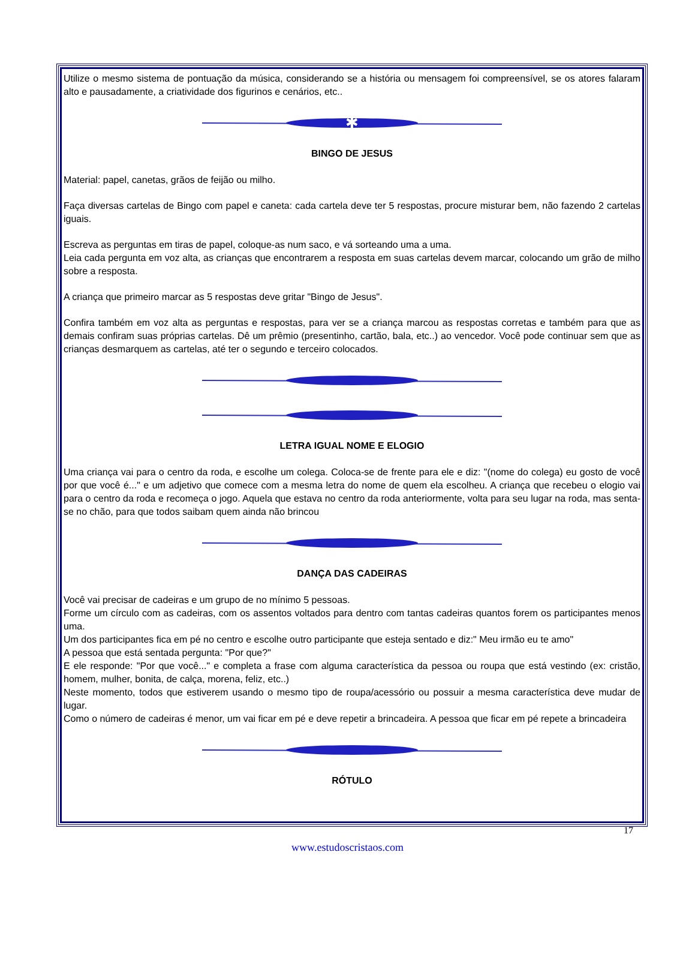Utilize o mesmo sistema de pontuação da música, considerando se a história ou mensagem foi compreensível, se os atores falaram alto e pausadamente, a criatividade dos figurinos e cenários, etc..
✱
BINGO DE JESUS
Material: papel, canetas, grãos de feijão ou milho.
Faça diversas cartelas de Bingo com papel e caneta: cada cartela deve ter 5 respostas, procure misturar bem, não fazendo 2 cartelas iguais.
Escreva as perguntas em tiras de papel, coloque-as num saco, e vá sorteando uma a uma.
Leia cada pergunta em voz alta, as crianças que encontrarem a resposta em suas cartelas devem marcar, colocando um grão de milho sobre a resposta.
A criança que primeiro marcar as 5 respostas deve gritar "Bingo de Jesus".
Confira também em voz alta as perguntas e respostas, para ver se a criança marcou as respostas corretas e também para que as demais confiram suas próprias cartelas. Dê um prêmio (presentinho, cartão, bala, etc..) ao vencedor. Você pode continuar sem que as crianças desmarquem as cartelas, até ter o segundo e terceiro colocados.
LETRA IGUAL NOME E ELOGIO
Uma criança vai para o centro da roda, e escolhe um colega. Coloca-se de frente para ele e diz: "(nome do colega) eu gosto de você por que você é..." e um adjetivo que comece com a mesma letra do nome de quem ela escolheu. A criança que recebeu o elogio vai para o centro da roda e recomeça o jogo. Aquela que estava no centro da roda anteriormente, volta para seu lugar na roda, mas senta-se no chão, para que todos saibam quem ainda não brincou
DANÇA DAS CADEIRAS
Você vai precisar de cadeiras e um grupo de no mínimo 5 pessoas.
Forme um círculo com as cadeiras, com os assentos voltados para dentro com tantas cadeiras quantos forem os participantes menos uma.
Um dos participantes fica em pé no centro e escolhe outro participante que esteja sentado e diz:" Meu irmão eu te amo"
A pessoa que está sentada pergunta: "Por que?"
E ele responde: "Por que você..." e completa a frase com alguma característica da pessoa ou roupa que está vestindo (ex: cristão, homem, mulher, bonita, de calça, morena, feliz, etc..)
Neste momento, todos que estiverem usando o mesmo tipo de roupa/acessório ou possuir a mesma característica deve mudar de lugar.
Como o número de cadeiras é menor, um vai ficar em pé e deve repetir a brincadeira. A pessoa que ficar em pé repete a brincadeira
RÓTULO
17
www.estudoscristaos.com